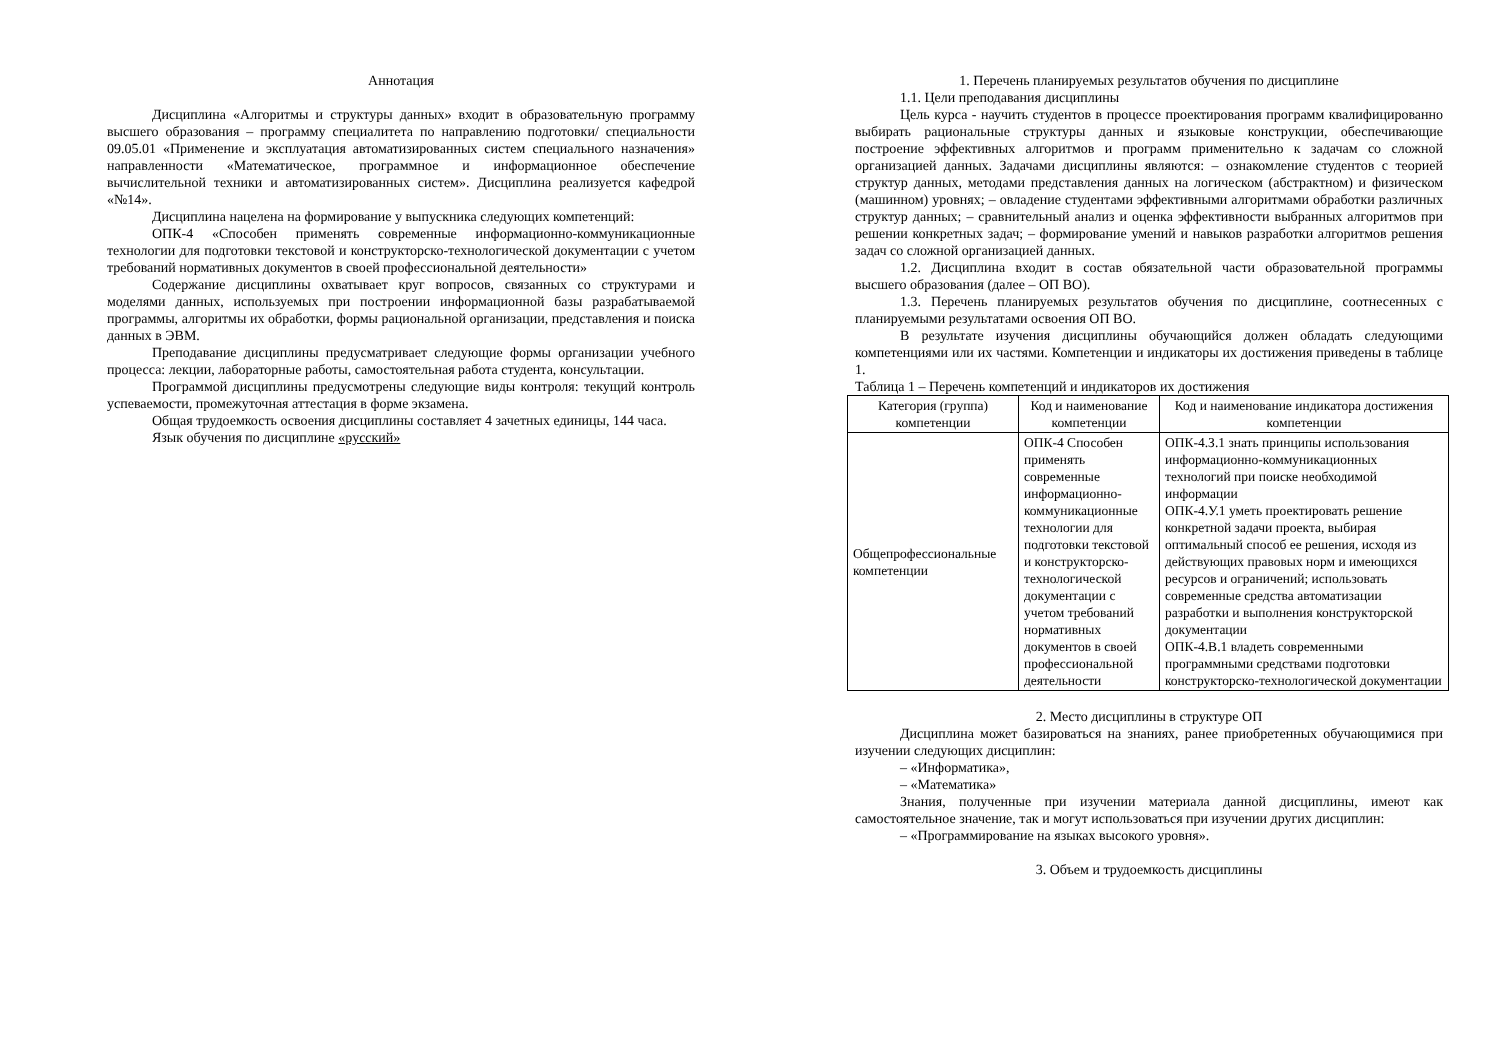Аннотация
Дисциплина «Алгоритмы и структуры данных» входит в образовательную программу высшего образования – программу специалитета по направлению подготовки/ специальности 09.05.01 «Применение и эксплуатация автоматизированных систем специального назначения» направленности «Математическое, программное и информационное обеспечение вычислительной техники и автоматизированных систем». Дисциплина реализуется кафедрой «№14».
Дисциплина нацелена на формирование у выпускника следующих компетенций:
ОПК-4 «Способен применять современные информационно-коммуникационные технологии для подготовки текстовой и конструкторско-технологической документации с учетом требований нормативных документов в своей профессиональной деятельности»
Содержание дисциплины охватывает круг вопросов, связанных со структурами и моделями данных, используемых при построении информационной базы разрабатываемой программы, алгоритмы их обработки, формы рациональной организации, представления и поиска данных в ЭВМ.
Преподавание дисциплины предусматривает следующие формы организации учебного процесса: лекции, лабораторные работы, самостоятельная работа студента, консультации.
Программой дисциплины предусмотрены следующие виды контроля: текущий контроль успеваемости, промежуточная аттестация в форме экзамена.
Общая трудоемкость освоения дисциплины составляет 4 зачетных единицы, 144 часа.
Язык обучения по дисциплине «русский»
1. Перечень планируемых результатов обучения по дисциплине
1.1. Цели преподавания дисциплины
Цель курса - научить студентов в процессе проектирования программ квалифицированно выбирать рациональные структуры данных и языковые конструкции, обеспечивающие построение эффективных алгоритмов и программ применительно к задачам со сложной организацией данных. Задачами дисциплины являются: – ознакомление студентов с теорией структур данных, методами представления данных на логическом (абстрактном) и физическом (машинном) уровнях; – овладение студентами эффективными алгоритмами обработки различных структур данных; – сравнительный анализ и оценка эффективности выбранных алгоритмов при решении конкретных задач; – формирование умений и навыков разработки алгоритмов решения задач со сложной организацией данных.
1.2. Дисциплина входит в состав обязательной части образовательной программы высшего образования (далее – ОП ВО).
1.3. Перечень планируемых результатов обучения по дисциплине, соотнесенных с планируемыми результатами освоения ОП ВО.
В результате изучения дисциплины обучающийся должен обладать следующими компетенциями или их частями. Компетенции и индикаторы их достижения приведены в таблице 1.
Таблица 1 – Перечень компетенций и индикаторов их достижения
| Категория (группа) компетенции | Код и наименование компетенции | Код и наименование индикатора достижения компетенции |
| --- | --- | --- |
| Общепрофессиональные компетенции | ОПК-4 Способен применять современные информационно-коммуникационные технологии для подготовки текстовой и конструкторско-технологической документации с учетом требований нормативных документов в своей профессиональной деятельности | ОПК-4.З.1 знать принципы использования информационно-коммуникационных технологий при поиске необходимой информации ОПК-4.У.1 уметь проектировать решение конкретной задачи проекта, выбирая оптимальный способ ее решения, исходя из действующих правовых норм и имеющихся ресурсов и ограничений; использовать современные средства автоматизации разработки и выполнения конструкторской документации ОПК-4.В.1 владеть современными программными средствами подготовки конструкторско-технологической документации |
2. Место дисциплины в структуре ОП
Дисциплина может базироваться на знаниях, ранее приобретенных обучающимися при изучении следующих дисциплин:
– «Информатика»,
– «Математика»
Знания, полученные при изучении материала данной дисциплины, имеют как самостоятельное значение, так и могут использоваться при изучении других дисциплин:
– «Программирование на языках высокого уровня».
3. Объем и трудоемкость дисциплины